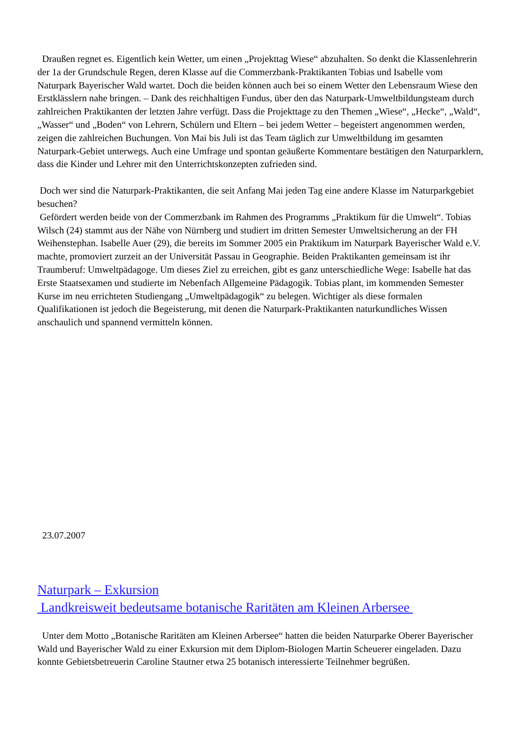Draußen regnet es. Eigentlich kein Wetter, um einen „Projekttag Wiese“ abzuhalten. So denkt die Klassenlehrerin der 1a der Grundschule Regen, deren Klasse auf die Commerzbank-Praktikanten Tobias und Isabelle vom Naturpark Bayerischer Wald wartet. Doch die beiden können auch bei so einem Wetter den Lebensraum Wiese den Erstklässlern nahe bringen. – Dank des reichhaltigen Fundus, über den das Naturpark-Umweltbildungsteam durch zahlreichen Praktikanten der letzten Jahre verfügt. Dass die Projekttage zu den Themen „Wiese“, „Hecke“, „Wald“, „Wasser“ und „Boden“ von Lehrern, Schülern und Eltern – bei jedem Wetter – begeistert angenommen werden, zeigen die zahlreichen Buchungen. Von Mai bis Juli ist das Team täglich zur Umweltbildung im gesamten Naturpark-Gebiet unterwegs. Auch eine Umfrage und spontan geäußerte Kommentare bestätigen den Naturparklern, dass die Kinder und Lehrer mit den Unterrichtskonzepten zufrieden sind.
Doch wer sind die Naturpark-Praktikanten, die seit Anfang Mai jeden Tag eine andere Klasse im Naturparkgebiet besuchen?
Gefördert werden beide von der Commerzbank im Rahmen des Programms „Praktikum für die Umwelt“. Tobias Wilsch (24) stammt aus der Nähe von Nürnberg und studiert im dritten Semester Umweltsicherung an der FH Weihenstephan. Isabelle Auer (29), die bereits im Sommer 2005 ein Praktikum im Naturpark Bayerischer Wald e.V. machte, promoviert zurzeit an der Universität Passau in Geographie. Beiden Praktikanten gemeinsam ist ihr Traumberuf: Umweltpädagoge. Um dieses Ziel zu erreichen, gibt es ganz unterschiedliche Wege: Isabelle hat das Erste Staatsexamen und studierte im Nebenfach Allgemeine Pädagogik. Tobias plant, im kommenden Semester Kurse im neu errichteten Studiengang „Umweltpädagogik“ zu belegen. Wichtiger als diese formalen Qualifikationen ist jedoch die Begeisterung, mit denen die Naturpark-Praktikanten naturkundliches Wissen anschaulich und spannend vermitteln können.
23.07.2007
Naturpark – Exkursion
Landkreisweit bedeutsame botanische Raritäten am Kleinen Arbersee
Unter dem Motto „Botanische Raritäten am Kleinen Arbersee“ hatten die beiden Naturparke Oberer Bayerischer Wald und Bayerischer Wald zu einer Exkursion mit dem Diplom-Biologen Martin Scheuerer eingeladen. Dazu konnte Gebietsbetreuerin Caroline Stautner etwa 25 botanisch interessierte Teilnehmer begrüßen.